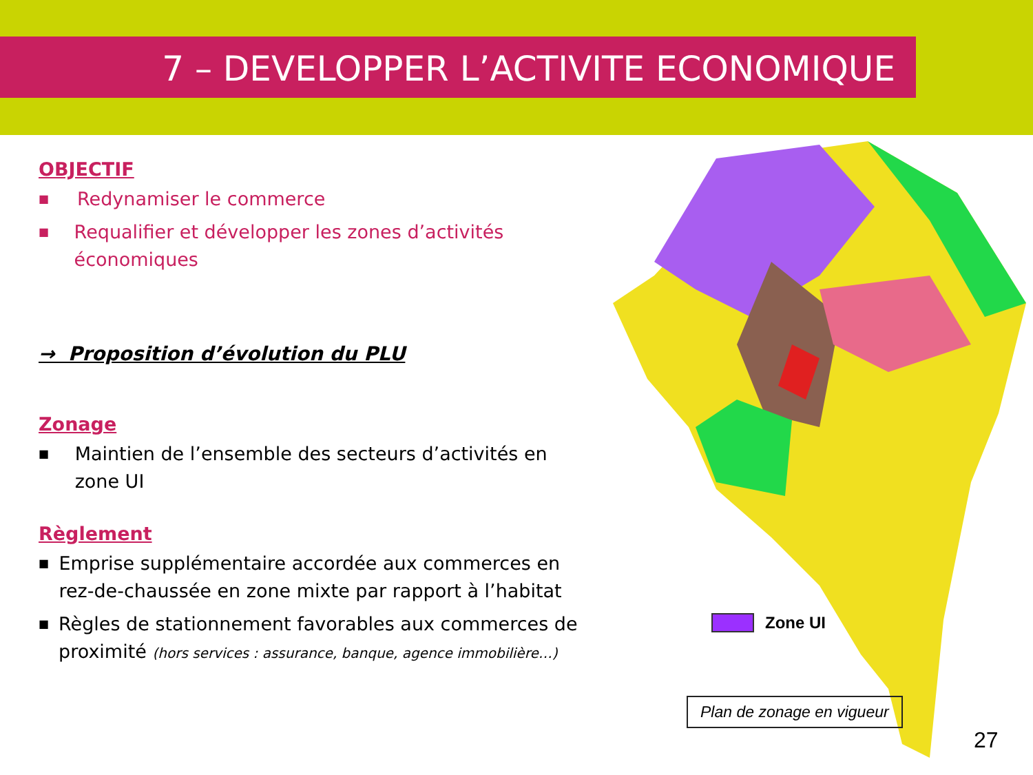7 – DEVELOPPER L’ACTIVITE ECONOMIQUE
OBJECTIF
■ Redynamiser le commerce
■ Requalifier et développer les zones d’activités économiques
→ Proposition d’évolution du PLU
Zonage
■ Maintien de l’ensemble des secteurs d’activités en zone UI
Règlement
■ Emprise supplémentaire accordée aux commerces en rez-de-chaussée en zone mixte par rapport à l’habitat
■ Règles de stationnement favorables aux commerces de proximité (hors services : assurance, banque, agence immobilière…)
Zone UI
Plan de zonage en vigueur
27